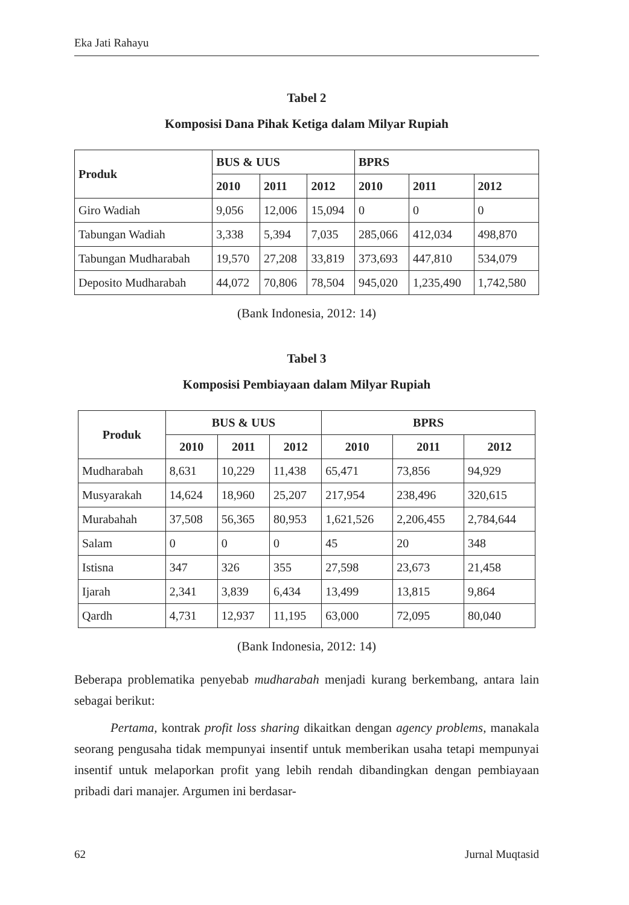Eka Jati Rahayu
Tabel 2
Komposisi Dana Pihak Ketiga dalam Milyar Rupiah
| Produk | BUS & UUS | | | BPRS | | |
| --- | --- | --- | --- | --- | --- | --- |
| | 2010 | 2011 | 2012 | 2010 | 2011 | 2012 |
| Giro Wadiah | 9,056 | 12,006 | 15,094 | 0 | 0 | 0 |
| Tabungan Wadiah | 3,338 | 5,394 | 7,035 | 285,066 | 412,034 | 498,870 |
| Tabungan Mudharabah | 19,570 | 27,208 | 33,819 | 373,693 | 447,810 | 534,079 |
| Deposito Mudharabah | 44,072 | 70,806 | 78,504 | 945,020 | 1,235,490 | 1,742,580 |
(Bank Indonesia, 2012: 14)
Tabel 3
Komposisi Pembiayaan dalam Milyar Rupiah
| Produk | BUS & UUS | | | BPRS | | |
| --- | --- | --- | --- | --- | --- | --- |
| | 2010 | 2011 | 2012 | 2010 | 2011 | 2012 |
| Mudharabah | 8,631 | 10,229 | 11,438 | 65,471 | 73,856 | 94,929 |
| Musyarakah | 14,624 | 18,960 | 25,207 | 217,954 | 238,496 | 320,615 |
| Murabahah | 37,508 | 56,365 | 80,953 | 1,621,526 | 2,206,455 | 2,784,644 |
| Salam | 0 | 0 | 0 | 45 | 20 | 348 |
| Istisna | 347 | 326 | 355 | 27,598 | 23,673 | 21,458 |
| Ijarah | 2,341 | 3,839 | 6,434 | 13,499 | 13,815 | 9,864 |
| Qardh | 4,731 | 12,937 | 11,195 | 63,000 | 72,095 | 80,040 |
(Bank Indonesia, 2012: 14)
Beberapa problematika penyebab mudharabah menjadi kurang berkembang, antara lain sebagai berikut:
Pertama, kontrak profit loss sharing dikaitkan dengan agency problems, manakala seorang pengusaha tidak mempunyai insentif untuk memberikan usaha tetapi mempunyai insentif untuk melaporkan profit yang lebih rendah dibandingkan dengan pembiayaan pribadi dari manajer. Argumen ini berdasar-
62 Jurnal Muqtasid